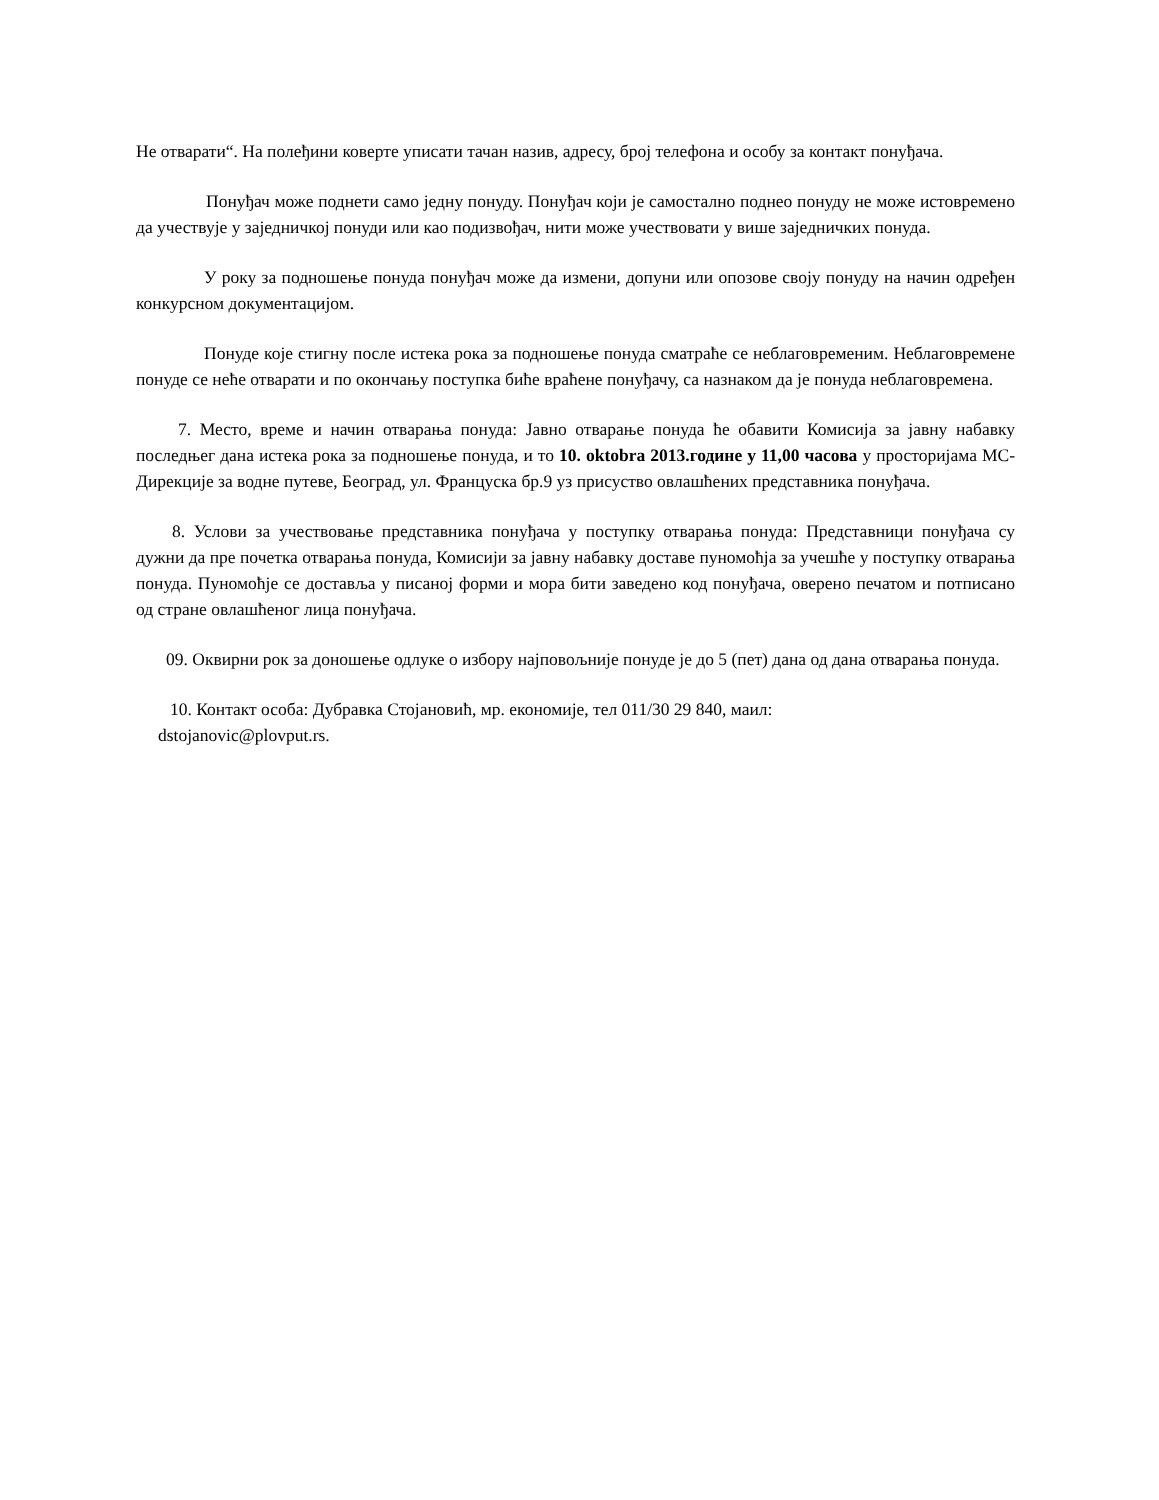Не отварати“. На полеђини коверте уписати тачан назив, адресу, број телефона и особу за контакт понуђача.
Понуђач може поднети само једну понуду. Понуђач који је самостално поднео понуду не може истовремено да учествује у заједничкој понуди или као подизвођач, нити може учествовати у више заједничких понуда.
У року за подношење понуда понуђач може да измени, допуни или опозове своју понуду на начин одређен конкурсном документацијом.
Понуде које стигну после истека рока за подношење понуда сматраће се неблаговременим. Неблаговремене понуде се неће отварати и по окончању поступка биће враћене понуђачу, са назнаком да је понуда неблаговремена.
7. Место, време и начин отварања понуда: Јавно отварање понуда ће обавити Комисија за јавну набавку последњег дана истека рока за подношење понуда, и то 10. oktobra 2013.године у 11,00 часова у просторијама МС-Дирекције за водне путеве, Београд, ул. Француска бр.9 уз присуство овлашћених представника понуђача.
8. Услови за учествовање представника понуђача у поступку отварања понуда: Представници понуђача су дужни да пре почетка отварања понуда, Комисији за јавну набавку доставе пуномоћја за учешће у поступку отварања понуда. Пуномоћје се доставља у писаној форми и мора бити заведено код понуђача, оверено печатом и потписано од стране овлашћеног лица понуђача.
09. Оквирни рок за доношење одлуке о избору најповољније понуде је до 5 (пет) дана од дана отварања понуда.
10. Контакт особа: Дубравка Стојановић, мр. економије, тел 011/30 29 840, маил:
dstojanovic@plovput.rs.